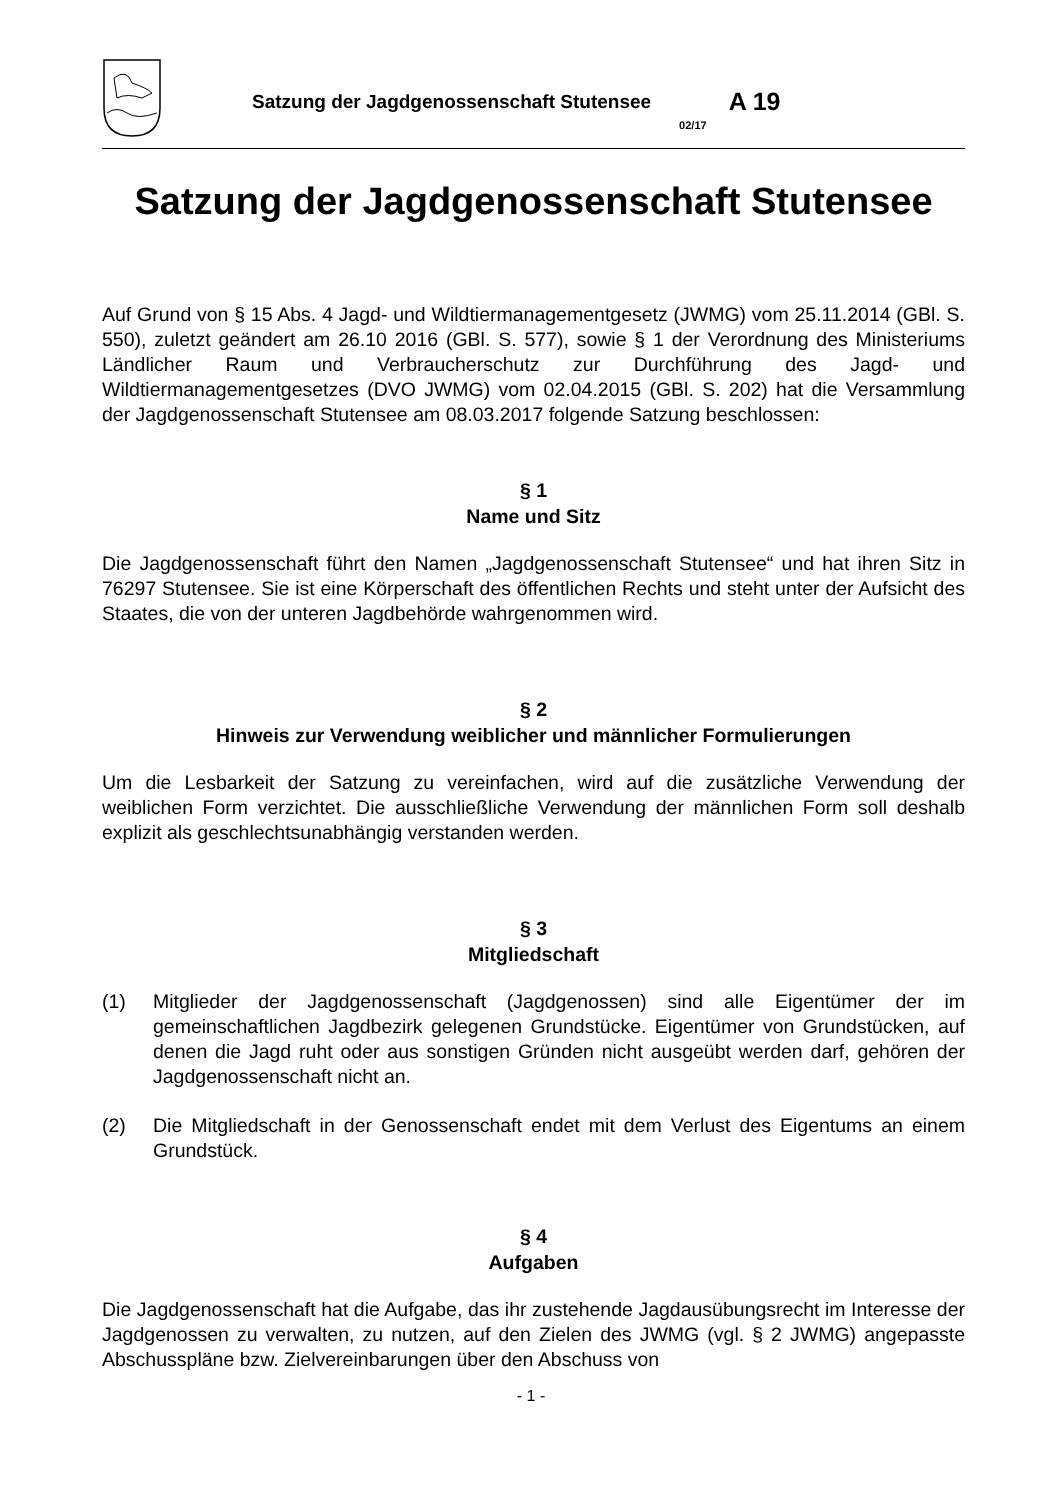Satzung der Jagdgenossenschaft Stutensee 02/17 A 19
Satzung der Jagdgenossenschaft Stutensee
Auf Grund von § 15 Abs. 4 Jagd- und Wildtiermanagementgesetz (JWMG) vom 25.11.2014 (GBl. S. 550), zuletzt geändert am 26.10 2016 (GBl. S. 577), sowie § 1 der Verordnung des Ministeriums Ländlicher Raum und Verbraucherschutz zur Durchführung des Jagd- und Wildtiermanagementgesetzes (DVO JWMG) vom 02.04.2015 (GBl. S. 202) hat die Versammlung der Jagdgenossenschaft Stutensee am 08.03.2017 folgende Satzung beschlossen:
§ 1
Name und Sitz
Die Jagdgenossenschaft führt den Namen „Jagdgenossenschaft Stutensee“ und hat ihren Sitz in 76297 Stutensee. Sie ist eine Körperschaft des öffentlichen Rechts und steht unter der Aufsicht des Staates, die von der unteren Jagdbehörde wahrgenommen wird.
§ 2
Hinweis zur Verwendung weiblicher und männlicher Formulierungen
Um die Lesbarkeit der Satzung zu vereinfachen, wird auf die zusätzliche Verwendung der weiblichen Form verzichtet. Die ausschließliche Verwendung der männlichen Form soll deshalb explizit als geschlechtsunabhängig verstanden werden.
§ 3
Mitgliedschaft
(1) Mitglieder der Jagdgenossenschaft (Jagdgenossen) sind alle Eigentümer der im gemeinschaftlichen Jagdbezirk gelegenen Grundstücke. Eigentümer von Grundstücken, auf denen die Jagd ruht oder aus sonstigen Gründen nicht ausgeübt werden darf, gehören der Jagdgenossenschaft nicht an.
(2) Die Mitgliedschaft in der Genossenschaft endet mit dem Verlust des Eigentums an einem Grundstück.
§ 4
Aufgaben
Die Jagdgenossenschaft hat die Aufgabe, das ihr zustehende Jagdausübungsrecht im Interesse der Jagdgenossen zu verwalten, zu nutzen, auf den Zielen des JWMG (vgl. § 2 JWMG) angepasste Abschusspläne bzw. Zielvereinbarungen über den Abschuss von
- 1 -